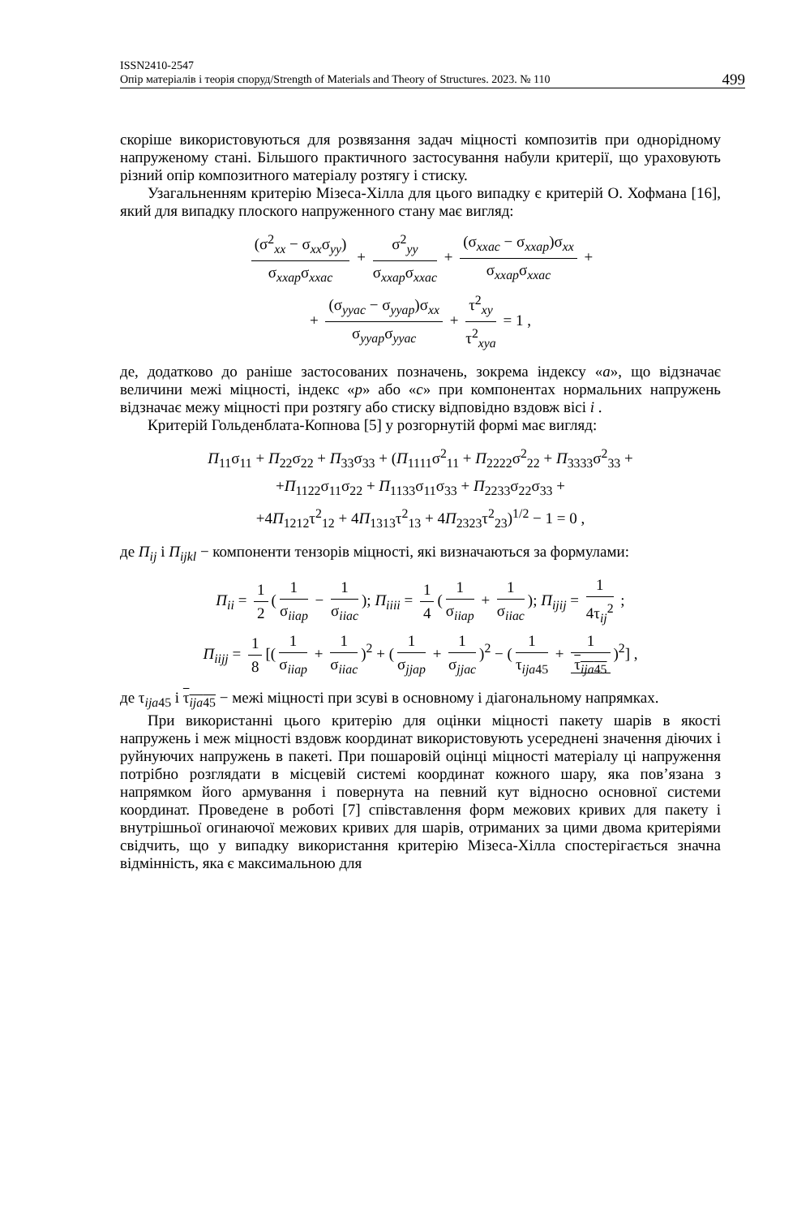ISSN2410-2547
Опір матеріалів і теорія споруд/Strength of Materials and Theory of Structures. 2023. № 110
499
скоріше використовуються для розвязання задач міцності композитів при однорідному напруженому стані. Більшого практичного застосування набули критерії, що ураховують різний опір композитного матеріалу розтягу і стиску.
Узагальненням критерію Мізеса-Хілла для цього випадку є критерій О. Хофмана [16], який для випадку плоского напруженного стану має вигляд:
(σ<sup>2</sup><sub>xx</sub> − σ<sub>xx</sub>σ<sub>yy</sub>) σ<sub>xxap</sub>σ<sub>xxac</sub> + σ<sup>2</sup><sub>yy</sub> σ<sub>xxap</sub>σ<sub>xxac</sub> + (σ<sub>xxac</sub> − σ<sub>xxap</sub>)σ<sub>xx</sub> σ<sub>xxap</sub>σ<sub>xxac</sub> +
+ (σ<sub>yyac</sub> − σ<sub>yyap</sub>)σ<sub>xx</sub> σ<sub>yyap</sub>σ<sub>yyac</sub> + τ<sup>2</sup><sub>xy</sub> τ<sup>2</sup><sub>xya</sub> = 1 ,
де, додатково до раніше застосованих позначень, зокрема індексу «a», що відзначає величини межі міцності, індекс «p» або «c» при компонентах нормальних напружень відзначає межу міцності при розтягу або стиску відповідно вздовж вісі i .
Критерій Гольденблата-Копнова [5] у розгорнутій формі має вигляд:
П<sub>11</sub>σ<sub>11</sub> + П<sub>22</sub>σ<sub>22</sub> + П<sub>33</sub>σ<sub>33</sub> + (П<sub>1111</sub>σ<sup>2</sup><sub>11</sub> + П<sub>2222</sub>σ<sup>2</sup><sub>22</sub> + П<sub>3333</sub>σ<sup>2</sup><sub>33</sub> +
+П<sub>1122</sub>σ<sub>11</sub>σ<sub>22</sub> + П<sub>1133</sub>σ<sub>11</sub>σ<sub>33</sub> + П<sub>2233</sub>σ<sub>22</sub>σ<sub>33</sub> +
+4П<sub>1212</sub>τ<sup>2</sup><sub>12</sub> + 4П<sub>1313</sub>τ<sup>2</sup><sub>13</sub> + 4П<sub>2323</sub>τ<sup>2</sup><sub>23</sub>)<sup>1/2</sup> − 1 = 0 ,
де П<sub>ij</sub> і П<sub>ijkl</sub> − компоненти тензорів міцності, які визначаються за формулами:
П<sub>ii</sub> = 1 2 (1 σ<sub>iiap</sub> − 1 σ<sub>iiac</sub>); П<sub>iiii</sub> = 1 4 (1 σ<sub>iiap</sub> + 1 σ<sub>iiac</sub>); П<sub>ijij</sub> = 1 4τ<sub>ij</sub><sup>2</sup> ;
П<sub>iijj</sub> = 1 8 [(1 σ<sub>iiap</sub> + 1 σ<sub>iiac</sub>)<sup>2</sup> + (1 σ<sub>jjap</sub> + 1 σ<sub>jjac</sub>)<sup>2</sup> − (1 τ<sub>ija45</sub> + 1 τ<sub>ija45</sub>)<sup>2</sup>] ,
де τ<sub>ija45</sub> і τ<sub>ija45</sub> − межі міцності при зсуві в основному і діагональному напрямках.
При використанні цього критерію для оцінки міцності пакету шарів в якості напружень і меж міцності вздовж координат використовують усереднені значення діючих і руйнуючих напружень в пакеті. При пошаровій оцінці міцності матеріалу ці напруження потрібно розглядати в місцевій системі координат кожного шару, яка пов’язана з напрямком його армування і повернута на певний кут відносно основної системи координат. Проведене в роботі [7] співставлення форм межових кривих для пакету і внутрішньої огинаючої межових кривих для шарів, отриманих за цими двома критеріями свідчить, що у випадку використання критерію Мізеса-Хілла спостерігається значна відмінність, яка є максимальною для